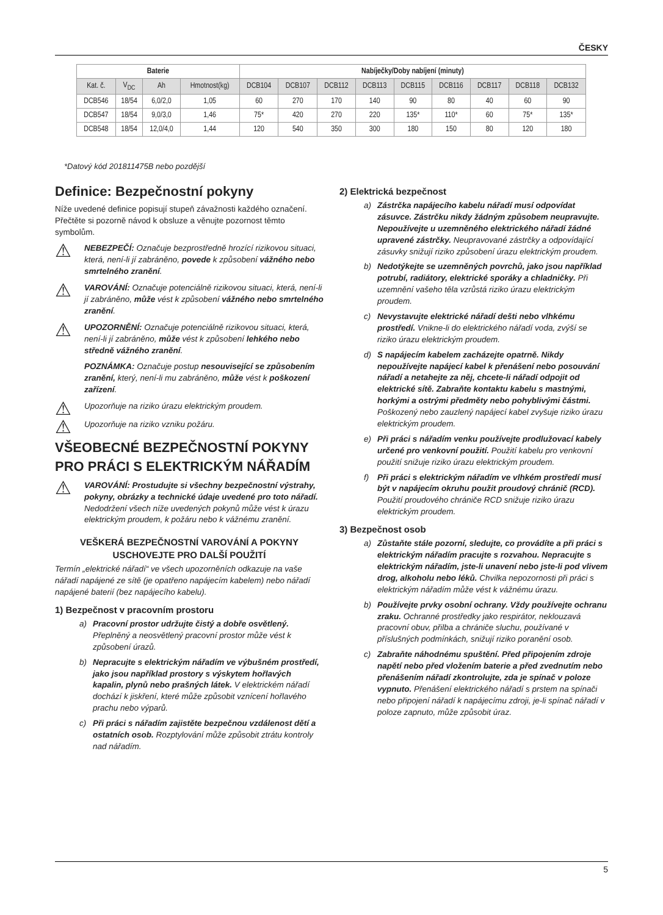ČESKY
| Baterie | | | | Nabíječky/Doby nabíjení (minuty) | | | | | | | | |
| --- | --- | --- | --- | --- | --- | --- | --- | --- | --- | --- | --- | --- |
| Kat. č. | V<sub>DC</sub> | Ah | Hmotnost(kg) | DCB104 | DCB107 | DCB112 | DCB113 | DCB115 | DCB116 | DCB117 | DCB118 | DCB132 |
| DCB546 | 18/54 | 6,0/2,0 | 1,05 | 60 | 270 | 170 | 140 | 90 | 80 | 40 | 60 | 90 |
| DCB547 | 18/54 | 9,0/3,0 | 1,46 | 75* | 420 | 270 | 220 | 135* | 110* | 60 | 75* | 135* |
| DCB548 | 18/54 | 12,0/4,0 | 1,44 | 120 | 540 | 350 | 300 | 180 | 150 | 80 | 120 | 180 |
*Datový kód 201811475B nebo pozdější
Definice: Bezpečnostní pokyny
Níže uvedené definice popisují stupeň závažnosti každého označení. Přečtěte si pozorně návod k obsluze a věnujte pozornost těmto symbolům.
⚠
NEBEZPEČÍ: Označuje bezprostředně hrozící rizikovou situaci, která, není-li jí zabráněno, povede k způsobení vážného nebo smrtelného zranění.
⚠
VAROVÁNÍ: Označuje potenciálně rizikovou situaci, která, není-li jí zabráněno, může vést k způsobení vážného nebo smrtelného zranění.
⚠
UPOZORNĚNÍ: Označuje potenciálně rizikovou situaci, která, není-li jí zabráněno, může vést k způsobení lehkého nebo středně vážného zranění.
POZNÁMKA: Označuje postup nesouvisející se způsobením zranění, který, není-li mu zabráněno, může vést k poškození zařízení.
⚠
Upozorňuje na riziko úrazu elektrickým proudem.
⚠
Upozorňuje na riziko vzniku požáru.
VŠEOBECNÉ BEZPEČNOSTNÍ POKYNY PRO PRÁCI S ELEKTRICKÝM NÁŘADÍM
⚠
VAROVÁNÍ: Prostudujte si všechny bezpečnostní výstrahy, pokyny, obrázky a technické údaje uvedené pro toto nářadí. Nedodržení všech níže uvedených pokynů může vést k úrazu elektrickým proudem, k požáru nebo k vážnému zranění.
VEŠKERÁ BEZPEČNOSTNÍ VAROVÁNÍ A POKYNY USCHOVEJTE PRO DALŠÍ POUŽITÍ
Termín „elektrické nářadí“ ve všech upozorněních odkazuje na vaše nářadí napájené ze sítě (je opatřeno napájecím kabelem) nebo nářadí napájené baterií (bez napájecího kabelu).
1) Bezpečnost v pracovním prostoru
a) Pracovní prostor udržujte čistý a dobře osvětlený. Přeplněný a neosvětlený pracovní prostor může vést k způsobení úrazů.
b) Nepracujte s elektrickým nářadím ve výbušném prostředí, jako jsou například prostory s výskytem hořlavých kapalin, plynů nebo prašných látek. V elektrickém nářadí dochází k jiskření, které může způsobit vznícení hořlavého prachu nebo výparů.
c) Při práci s nářadím zajistěte bezpečnou vzdálenost dětí a ostatních osob. Rozptylování může způsobit ztrátu kontroly nad nářadím.
2) Elektrická bezpečnost
a) Zástrčka napájecího kabelu nářadí musí odpovídat zásuvce. Zástrčku nikdy žádným způsobem neupravujte. Nepoužívejte u uzemněného elektrického nářadí žádné upravené zástrčky. Neupravované zástrčky a odpovídající zásuvky snižují riziko způsobení úrazu elektrickým proudem.
b) Nedotýkejte se uzemněných povrchů, jako jsou například potrubí, radiátory, elektrické sporáky a chladničky. Při uzemnění vašeho těla vzrůstá riziko úrazu elektrickým proudem.
c) Nevystavujte elektrické nářadí dešti nebo vlhkému prostředí. Vnikne-li do elektrického nářadí voda, zvýší se riziko úrazu elektrickým proudem.
d) S napájecím kabelem zacházejte opatrně. Nikdy nepoužívejte napájecí kabel k přenášení nebo posouvání nářadí a netahejte za něj, chcete-li nářadí odpojit od elektrické sítě. Zabraňte kontaktu kabelu s mastnými, horkými a ostrými předměty nebo pohyblivými částmi. Poškozený nebo zauzlený napájecí kabel zvyšuje riziko úrazu elektrickým proudem.
e) Při práci s nářadím venku používejte prodlužovací kabely určené pro venkovní použití. Použití kabelu pro venkovní použití snižuje riziko úrazu elektrickým proudem.
f) Při práci s elektrickým nářadím ve vlhkém prostředí musí být v napájecím okruhu použit proudový chránič (RCD). Použití proudového chrániče RCD snižuje riziko úrazu elektrickým proudem.
3) Bezpečnost osob
a) Zůstaňte stále pozorní, sledujte, co provádíte a při práci s elektrickým nářadím pracujte s rozvahou. Nepracujte s elektrickým nářadím, jste-li unavení nebo jste-li pod vlivem drog, alkoholu nebo léků. Chvilka nepozornosti při práci s elektrickým nářadím může vést k vážnému úrazu.
b) Používejte prvky osobní ochrany. Vždy používejte ochranu zraku. Ochranné prostředky jako respirátor, neklouzavá pracovní obuv, přilba a chrániče sluchu, používané v příslušných podmínkách, snižují riziko poranění osob.
c) Zabraňte náhodnému spuštění. Před připojením zdroje napětí nebo před vložením baterie a před zvednutím nebo přenášením nářadí zkontrolujte, zda je spínač v poloze vypnuto. Přenášení elektrického nářadí s prstem na spínači nebo připojení nářadí k napájecímu zdroji, je-li spínač nářadí v poloze zapnuto, může způsobit úraz.
5